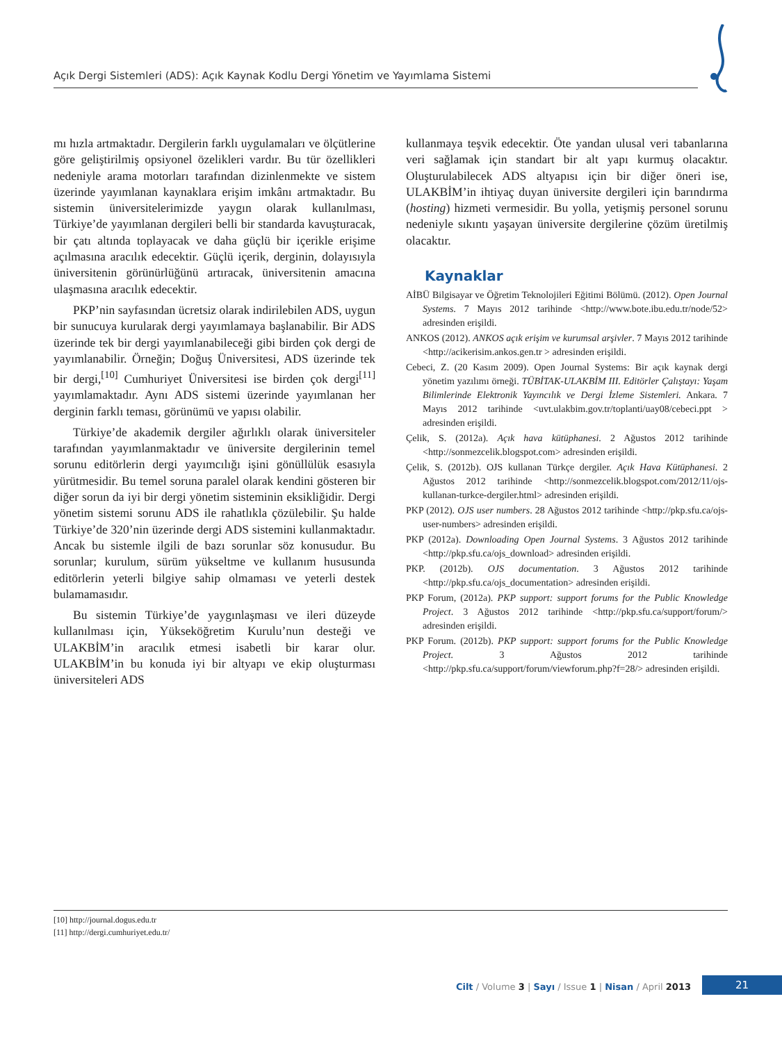Açık Dergi Sistemleri (ADS): Açık Kaynak Kodlu Dergi Yönetim ve Yayımlama Sistemi
mı hızla artmaktadır. Dergilerin farklı uygulamaları ve ölçütlerine göre geliştirilmiş opsiyonel özelikleri vardır. Bu tür özellikleri nedeniyle arama motorları tarafından dizinlenmekte ve sistem üzerinde yayımlanan kaynaklara erişim imkânı artmaktadır. Bu sistemin üniversitelerimizde yaygın olarak kullanılması, Türkiye’de yayımlanan dergileri belli bir standarda kavuşturacak, bir çatı altında toplayacak ve daha güçlü bir içerikle erişime açılmasına aracılık edecektir. Güçlü içerik, derginin, dolayısıyla üniversitenin görünürlüğünü artıracak, üniversitenin amacına ulaşmasına aracılık edecektir.
PKP’nin sayfasından ücretsiz olarak indirilebilen ADS, uygun bir sunucuya kurularak dergi yayımlamaya başlanabilir. Bir ADS üzerinde tek bir dergi yayımlanabileceği gibi birden çok dergi de yayımlanabilir. Örneğin; Doğuş Üniversitesi, ADS üzerinde tek bir dergi,<sup>[10]</sup> Cumhuriyet Üniversitesi ise birden çok dergi<sup>[11]</sup> yayımlamaktadır. Aynı ADS sistemi üzerinde yayımlanan her derginin farklı teması, görünümü ve yapısı olabilir.
Türkiye’de akademik dergiler ağırlıklı olarak üniversiteler tarafından yayımlanmaktadır ve üniversite dergilerinin temel sorunu editörlerin dergi yayımcılığı işini gönüllülük esasıyla yürütmesidir. Bu temel soruna paralel olarak kendini gösteren bir diğer sorun da iyi bir dergi yönetim sisteminin eksikliğidir. Dergi yönetim sistemi sorunu ADS ile rahatlıkla çözülebilir. Şu halde Türkiye’de 320’nin üzerinde dergi ADS sistemini kullanmaktadır. Ancak bu sistemle ilgili de bazı sorunlar söz konusudur. Bu sorunlar; kurulum, sürüm yükseltme ve kullanım hususunda editörlerin yeterli bilgiye sahip olmaması ve yeterli destek bulamamasıdır.
Bu sistemin Türkiye’de yaygınlaşması ve ileri düzeyde kullanılması için, Yükseköğretim Kurulu’nun desteği ve ULAKBİM’in aracılık etmesi isabetli bir karar olur. ULAKBİM’in bu konuda iyi bir altyapı ve ekip oluşturması üniversiteleri ADS
kullanmaya teşvik edecektir. Öte yandan ulusal veri tabanlarına veri sağlamak için standart bir alt yapı kurmuş olacaktır. Oluşturulabilecek ADS altyapısı için bir diğer öneri ise, ULAKBİM’in ihtiyaç duyan üniversite dergileri için barındırma (hosting) hizmeti vermesidir. Bu yolla, yetişmiş personel sorunu nedeniyle sıkıntı yaşayan üniversite dergilerine çözüm üretilmiş olacaktır.
Kaynaklar
AİBÜ Bilgisayar ve Öğretim Teknolojileri Eğitimi Bölümü. (2012). Open Journal Systems. 7 Mayıs 2012 tarihinde <http://www.bote.ibu.edu.tr/node/52> adresinden erişildi.
ANKOS (2012). ANKOS açık erişim ve kurumsal arşivler. 7 Mayıs 2012 tarihinde <http://acikerisim.ankos.gen.tr > adresinden erişildi.
Cebeci, Z. (20 Kasım 2009). Open Journal Systems: Bir açık kaynak dergi yönetim yazılımı örneği. TÜBİTAK-ULAKBİM III. Editörler Çalıştayı: Yaşam Bilimlerinde Elektronik Yayıncılık ve Dergi İzleme Sistemleri. Ankara. 7 Mayıs 2012 tarihinde <uvt.ulakbim.gov.tr/toplanti/uay08/cebeci.ppt > adresinden erişildi.
Çelik, S. (2012a). Açık hava kütüphanesi. 2 Ağustos 2012 tarihinde <http://sonmezcelik.blogspot.com> adresinden erişildi.
Çelik, S. (2012b). OJS kullanan Türkçe dergiler. Açık Hava Kütüphanesi. 2 Ağustos 2012 tarihinde <http://sonmezcelik.blogspot.com/2012/11/ojs-kullanan-turkce-dergiler.html> adresinden erişildi.
PKP (2012). OJS user numbers. 28 Ağustos 2012 tarihinde <http://pkp.sfu.ca/ojs-user-numbers> adresinden erişildi.
PKP (2012a). Downloading Open Journal Systems. 3 Ağustos 2012 tarihinde <http://pkp.sfu.ca/ojs_download> adresinden erişildi.
PKP. (2012b). OJS documentation. 3 Ağustos 2012 tarihinde <http://pkp.sfu.ca/ojs_documentation> adresinden erişildi.
PKP Forum, (2012a). PKP support: support forums for the Public Knowledge Project. 3 Ağustos 2012 tarihinde <http://pkp.sfu.ca/support/forum/> adresinden erişildi.
PKP Forum. (2012b). PKP support: support forums for the Public Knowledge Project. 3 Ağustos 2012 tarihinde <http://pkp.sfu.ca/support/forum/viewforum.php?f=28/> adresinden erişildi.
[10] http://journal.dogus.edu.tr
[11] http://dergi.cumhuriyet.edu.tr/
Cilt / Volume 3 | Sayı / Issue 1 | Nisan / April 2013 21